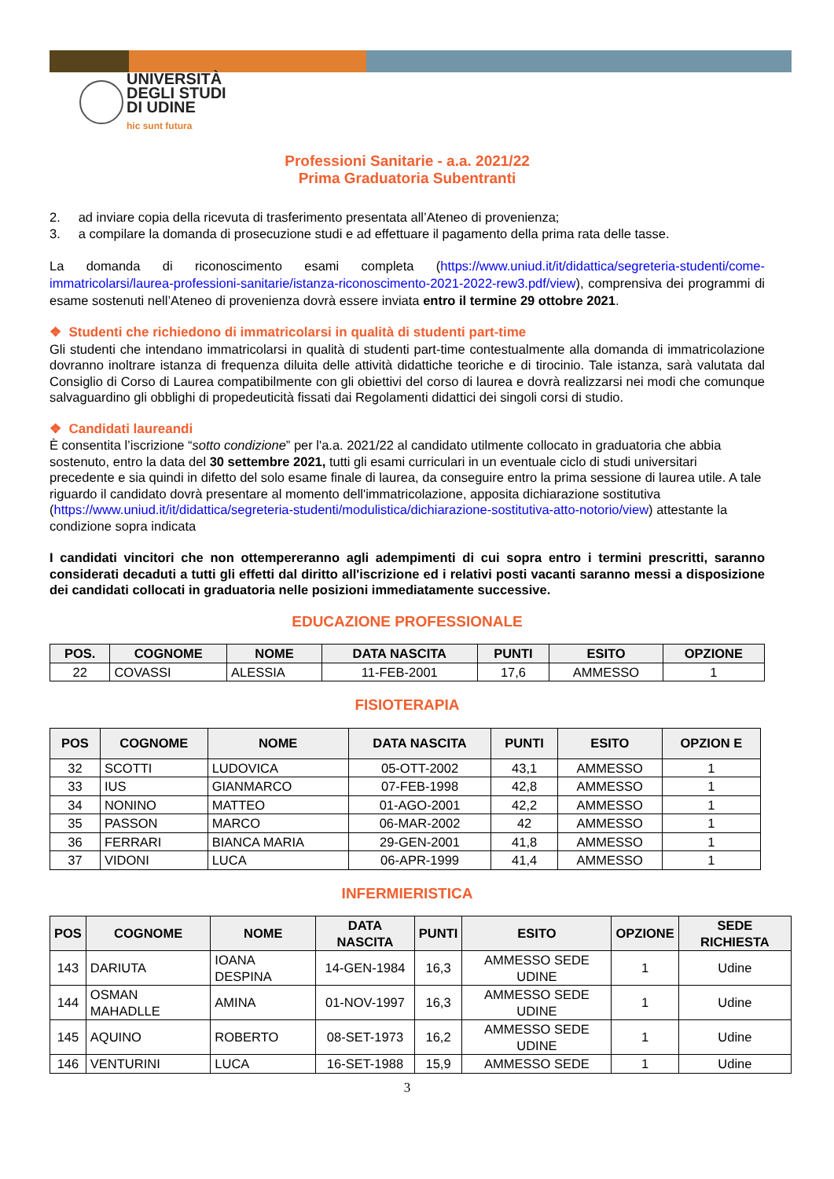UNIVERSITÀ
DEGLI STUDI
DI UDINE
hic sunt futura
Professioni Sanitarie - a.a. 2021/22
Prima Graduatoria Subentranti
2. ad inviare copia della ricevuta di trasferimento presentata all’Ateneo di provenienza;
3. a compilare la domanda di prosecuzione studi e ad effettuare il pagamento della prima rata delle tasse.
La domanda di riconoscimento esami completa (https://www.uniud.it/it/didattica/segreteria-studenti/come-immatricolarsi/laurea-professioni-sanitarie/istanza-riconoscimento-2021-2022-rew3.pdf/view), comprensiva dei programmi di esame sostenuti nell’Ateneo di provenienza dovrà essere inviata entro il termine 29 ottobre 2021.
❖ Studenti che richiedono di immatricolarsi in qualità di studenti part-time
Gli studenti che intendano immatricolarsi in qualità di studenti part-time contestualmente alla domanda di immatricolazione dovranno inoltrare istanza di frequenza diluita delle attività didattiche teoriche e di tirocinio. Tale istanza, sarà valutata dal Consiglio di Corso di Laurea compatibilmente con gli obiettivi del corso di laurea e dovrà realizzarsi nei modi che comunque salvaguardino gli obblighi di propedeuticità fissati dai Regolamenti didattici dei singoli corsi di studio.
❖ Candidati laureandi
È consentita l’iscrizione “sotto condizione” per l'a.a. 2021/22 al candidato utilmente collocato in graduatoria che abbia sostenuto, entro la data del 30 settembre 2021, tutti gli esami curriculari in un eventuale ciclo di studi universitari precedente e sia quindi in difetto del solo esame finale di laurea, da conseguire entro la prima sessione di laurea utile. A tale riguardo il candidato dovrà presentare al momento dell'immatricolazione, apposita dichiarazione sostitutiva (https://www.uniud.it/it/didattica/segreteria-studenti/modulistica/dichiarazione-sostitutiva-atto-notorio/view) attestante la condizione sopra indicata
I candidati vincitori che non ottempereranno agli adempimenti di cui sopra entro i termini prescritti, saranno considerati decaduti a tutti gli effetti dal diritto all'iscrizione ed i relativi posti vacanti saranno messi a disposizione dei candidati collocati in graduatoria nelle posizioni immediatamente successive.
EDUCAZIONE PROFESSIONALE
| POS. | COGNOME | NOME | DATA NASCITA | PUNTI | ESITO | OPZIONE |
| --- | --- | --- | --- | --- | --- | --- |
| 22 | COVASSI | ALESSIA | 11-FEB-2001 | 17,6 | AMMESSO | 1 |
FISIOTERAPIA
| POS | COGNOME | NOME | DATA NASCITA | PUNTI | ESITO | OPZION E |
| --- | --- | --- | --- | --- | --- | --- |
| 32 | SCOTTI | LUDOVICA | 05-OTT-2002 | 43,1 | AMMESSO | 1 |
| 33 | IUS | GIANMARCO | 07-FEB-1998 | 42,8 | AMMESSO | 1 |
| 34 | NONINO | MATTEO | 01-AGO-2001 | 42,2 | AMMESSO | 1 |
| 35 | PASSON | MARCO | 06-MAR-2002 | 42 | AMMESSO | 1 |
| 36 | FERRARI | BIANCA MARIA | 29-GEN-2001 | 41,8 | AMMESSO | 1 |
| 37 | VIDONI | LUCA | 06-APR-1999 | 41,4 | AMMESSO | 1 |
INFERMIERISTICA
| POS | COGNOME | NOME | DATA NASCITA | PUNTI | ESITO | OPZIONE | SEDE RICHIESTA |
| --- | --- | --- | --- | --- | --- | --- | --- |
| 143 | DARIUTA | IOANA DESPINA | 14-GEN-1984 | 16,3 | AMMESSO SEDE UDINE | 1 | Udine |
| 144 | OSMAN MAHADLLE | AMINA | 01-NOV-1997 | 16,3 | AMMESSO SEDE UDINE | 1 | Udine |
| 145 | AQUINO | ROBERTO | 08-SET-1973 | 16,2 | AMMESSO SEDE UDINE | 1 | Udine |
| 146 | VENTURINI | LUCA | 16-SET-1988 | 15,9 | AMMESSO SEDE | 1 | Udine |
3